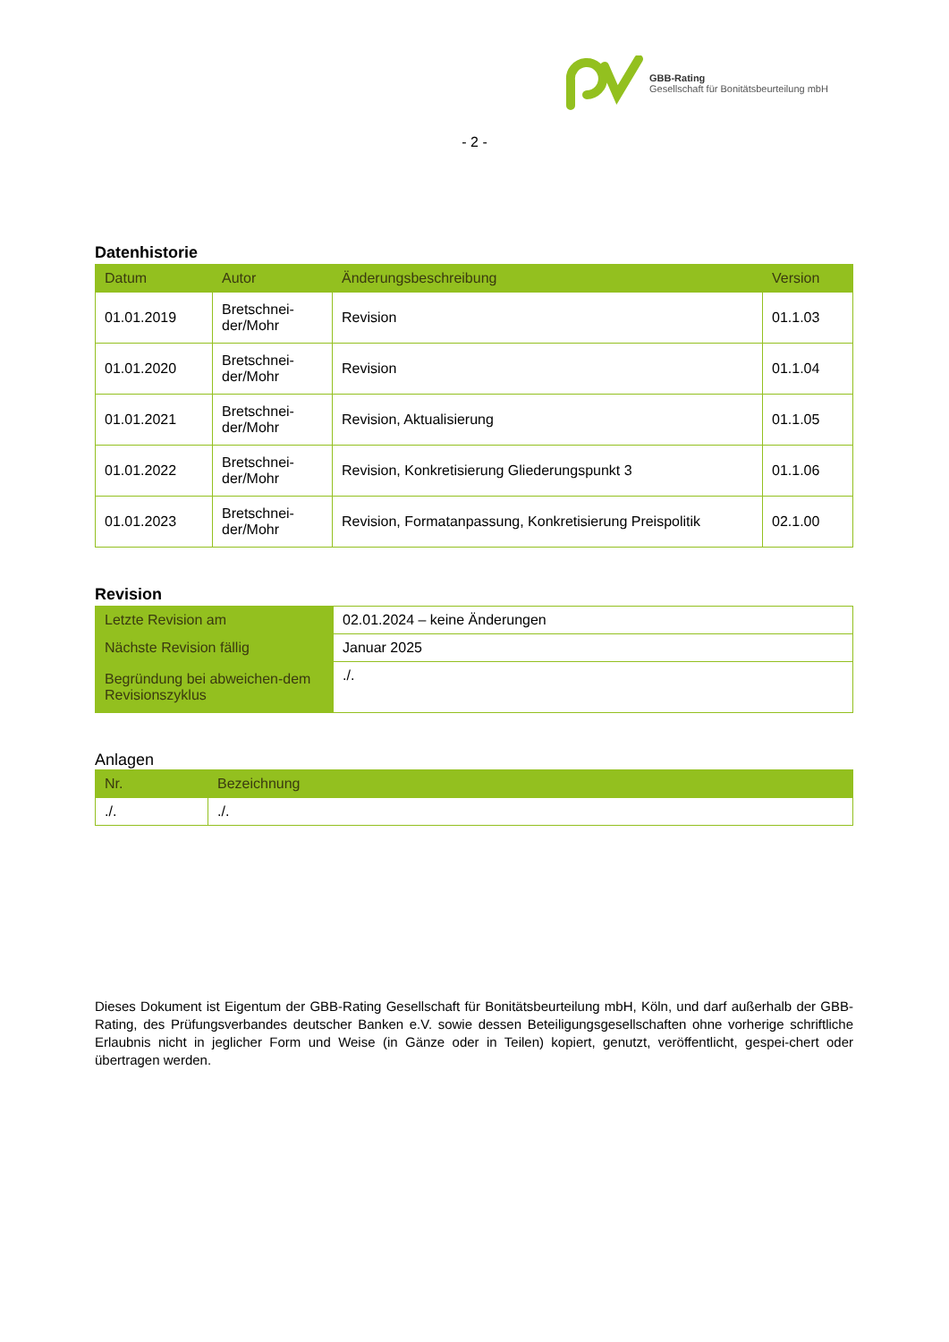GBB-Rating
Gesellschaft für Bonitätsbeurteilung mbH
- 2 -
Datenhistorie
| Datum | Autor | Änderungsbeschreibung | Version |
| --- | --- | --- | --- |
| 01.01.2019 | Bretschnei-der/Mohr | Revision | 01.1.03 |
| 01.01.2020 | Bretschnei-der/Mohr | Revision | 01.1.04 |
| 01.01.2021 | Bretschnei-der/Mohr | Revision, Aktualisierung | 01.1.05 |
| 01.01.2022 | Bretschnei-der/Mohr | Revision, Konkretisierung Gliederungspunkt 3 | 01.1.06 |
| 01.01.2023 | Bretschnei-der/Mohr | Revision, Formatanpassung, Konkretisierung Preispolitik | 02.1.00 |
Revision
| Letzte Revision am | 02.01.2024 – keine Änderungen |
| Nächste Revision fällig | Januar 2025 |
| Begründung bei abweichen-dem Revisionszyklus | ./. |
Anlagen
| Nr. | Bezeichnung |
| --- | --- |
| ./. | ./. |
Dieses Dokument ist Eigentum der GBB-Rating Gesellschaft für Bonitätsbeurteilung mbH, Köln, und darf außerhalb der GBB-Rating, des Prüfungsverbandes deutscher Banken e.V. sowie dessen Beteiligungsgesellschaften ohne vorherige schriftliche Erlaubnis nicht in jeglicher Form und Weise (in Gänze oder in Teilen) kopiert, genutzt, veröffentlicht, gespei-chert oder übertragen werden.